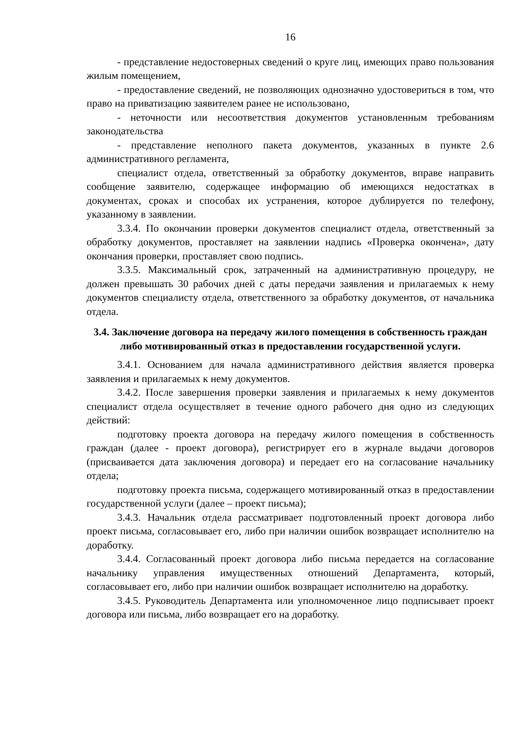16
- представление недостоверных сведений о круге лиц, имеющих право пользования жилым помещением,
- предоставление сведений, не позволяющих однозначно удостовериться в том, что право на приватизацию заявителем ранее не использовано,
- неточности или несоответствия документов установленным требованиям законодательства
- представление неполного пакета документов, указанных в пункте 2.6 административного регламента,
специалист отдела, ответственный за обработку документов, вправе направить сообщение заявителю, содержащее информацию об имеющихся недостатках в документах, сроках и способах их устранения, которое дублируется по телефону, указанному в заявлении.
3.3.4. По окончании проверки документов специалист отдела, ответственный за обработку документов, проставляет на заявлении надпись «Проверка окончена», дату окончания проверки, проставляет свою подпись.
3.3.5. Максимальный срок, затраченный на административную процедуру, не должен превышать 30 рабочих дней с даты передачи заявления и прилагаемых к нему документов специалисту отдела, ответственного за обработку документов, от начальника отдела.
3.4. Заключение договора на передачу жилого помещения в собственность граждан либо мотивированный отказ в предоставлении государственной услуги.
3.4.1. Основанием для начала административного действия является проверка заявления и прилагаемых к нему документов.
3.4.2. После завершения проверки заявления и прилагаемых к нему документов специалист отдела осуществляет в течение одного рабочего дня одно из следующих действий:
подготовку проекта договора на передачу жилого помещения в собственность граждан (далее - проект договора), регистрирует его в журнале выдачи договоров (присваивается дата заключения договора) и передает его на согласование начальнику отдела;
подготовку проекта письма, содержащего мотивированный отказ в предоставлении государственной услуги (далее – проект письма);
3.4.3. Начальник отдела рассматривает подготовленный проект договора либо проект письма, согласовывает его, либо при наличии ошибок возвращает исполнителю на доработку.
3.4.4. Согласованный проект договора либо письма передается на согласование начальнику управления имущественных отношений Департамента, который, согласовывает его, либо при наличии ошибок возвращает исполнителю на доработку.
3.4.5. Руководитель Департамента или уполномоченное лицо подписывает проект договора или письма, либо возвращает его на доработку.